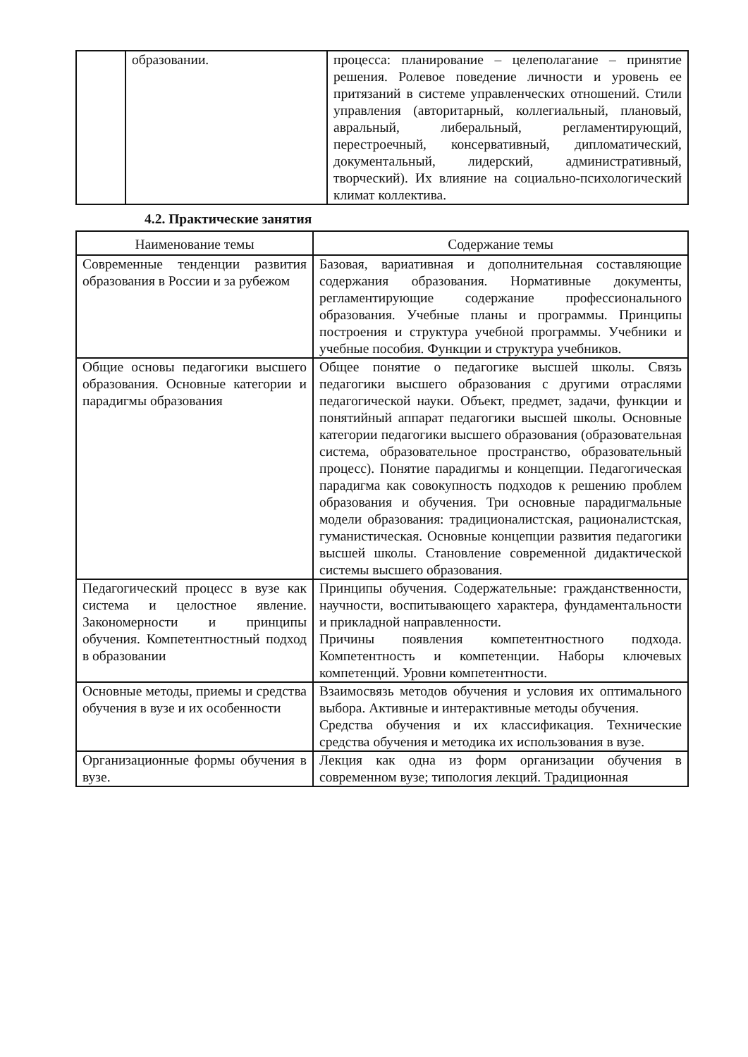| | образовании. | процесса: планирование – целеполагание – принятие решения. Ролевое поведение личности и уровень ее притязаний в системе управленческих отношений. Стили управления (авторитарный, коллегиальный, плановый, авральный, либеральный, регламентирующий, перестроечный, консервативный, дипломатический, документальный, лидерский, административный, творческий). Их влияние на социально-психологический климат коллектива. |
4.2. Практические занятия
| Наименование темы | Содержание темы |
| --- | --- |
| Современные тенденции развития образования в России и за рубежом | Базовая, вариативная и дополнительная составляющие содержания образования. Нормативные документы, регламентирующие содержание профессионального образования. Учебные планы и программы. Принципы построения и структура учебной программы. Учебники и учебные пособия. Функции и структура учебников. |
| Общие основы педагогики высшего образования. Основные категории и парадигмы образования | Общее понятие о педагогике высшей школы. Связь педагогики высшего образования с другими отраслями педагогической науки. Объект, предмет, задачи, функции и понятийный аппарат педагогики высшей школы. Основные категории педагогики высшего образования (образовательная система, образовательное пространство, образовательный процесс). Понятие парадигмы и концепции. Педагогическая парадигма как совокупность подходов к решению проблем образования и обучения. Три основные парадигмальные модели образования: традиционалистская, рационалистская, гуманистическая. Основные концепции развития педагогики высшей школы. Становление современной дидактической системы высшего образования. |
| Педагогический процесс в вузе как система и целостное явление. Закономерности и принципы обучения. Компетентностный подход в образовании | Принципы обучения. Содержательные: гражданственности, научности, воспитывающего характера, фундаментальности и прикладной направленности. Причины появления компетентностного подхода. Компетентность и компетенции. Наборы ключевых компетенций. Уровни компетентности. |
| Основные методы, приемы и средства обучения в вузе и их особенности | Взаимосвязь методов обучения и условия их оптимального выбора. Активные и интерактивные методы обучения. Средства обучения и их классификация. Технические средства обучения и методика их использования в вузе. |
| Организационные формы обучения в вузе. | Лекция как одна из форм организации обучения в современном вузе; типология лекций. Традиционная |